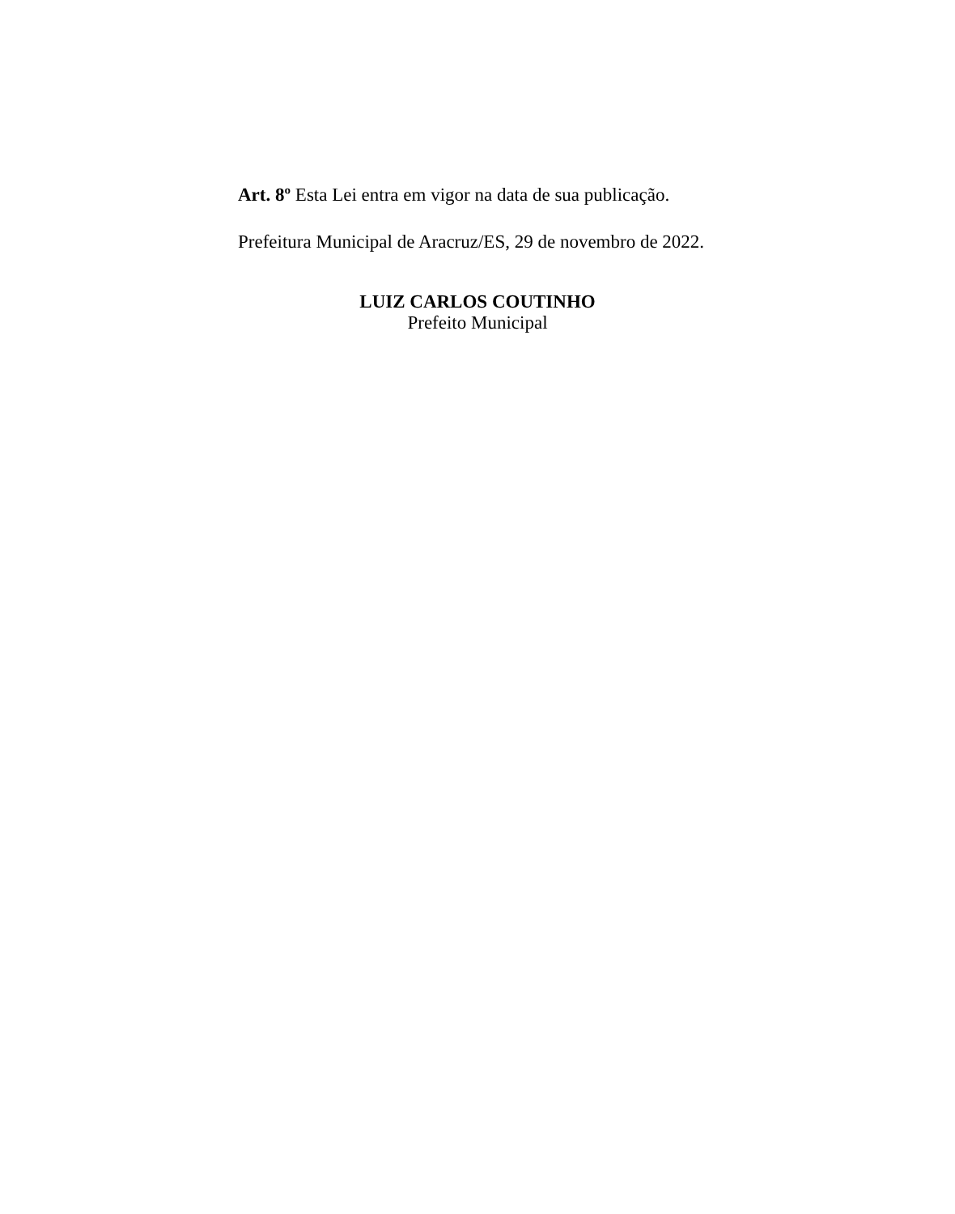Art. 8º Esta Lei entra em vigor na data de sua publicação.
Prefeitura Municipal de Aracruz/ES, 29 de novembro de 2022.
LUIZ CARLOS COUTINHO
Prefeito Municipal